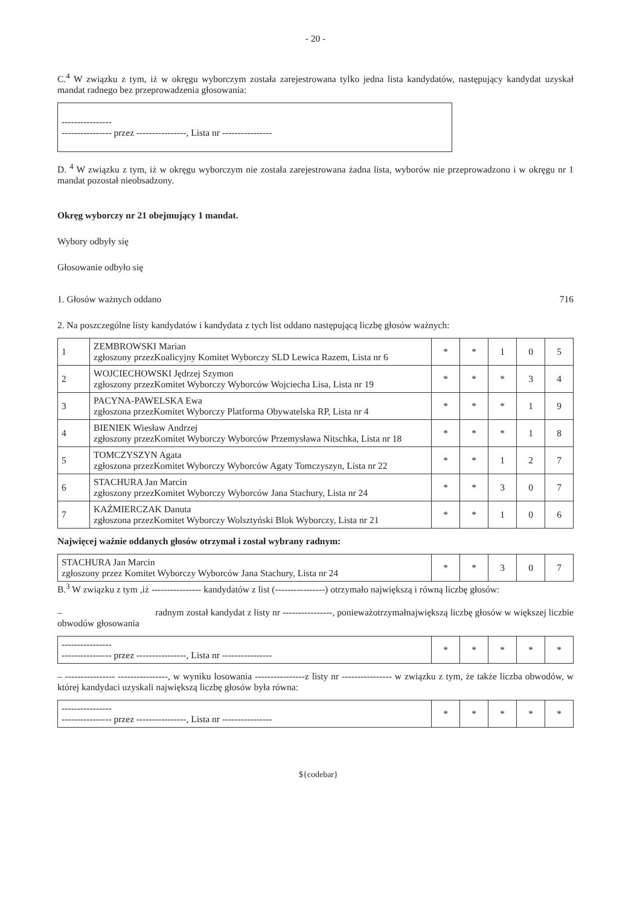- 20 -
C.<sup>4</sup> W związku z tym, iż w okręgu wyborczym została zarejestrowana tylko jedna lista kandydatów, następujący kandydat uzyskał mandat radnego bez przeprowadzenia głosowania:
----------------
---------------- przez ----------------, Lista nr ----------------
D. <sup>4</sup> W związku z tym, iż w okręgu wyborczym nie została zarejestrowana żadna lista, wyborów nie przeprowadzono i w okręgu nr 1 mandat pozostał nieobsadzony.
Okręg wyborczy nr 21 obejmujący 1 mandat.
Wybory odbyły się
Głosowanie odbyło się
1. Głosów ważnych oddano 716
2. Na poszczególne listy kandydatów i kandydata z tych list oddano następującą liczbę głosów ważnych:
| 1 | ZEMBROWSKI Marian zgłoszony przezKoalicyjny Komitet Wyborczy SLD Lewica Razem, Lista nr 6 | * | * | 1 | 0 | 5 |
| 2 | WOJCIECHOWSKI Jędrzej Szymon zgłoszony przezKomitet Wyborczy Wyborców Wojciecha Lisa, Lista nr 19 | * | * | * | 3 | 4 |
| 3 | PACYNA-PAWELSKA Ewa zgłoszona przezKomitet Wyborczy Platforma Obywatelska RP, Lista nr 4 | * | * | * | 1 | 9 |
| 4 | BIENIEK Wiesław Andrzej zgłoszony przezKomitet Wyborczy Wyborców Przemysława Nitschka, Lista nr 18 | * | * | * | 1 | 8 |
| 5 | TOMCZYSZYN Agata zgłoszona przezKomitet Wyborczy Wyborców Agaty Tomczyszyn, Lista nr 22 | * | * | 1 | 2 | 7 |
| 6 | STACHURA Jan Marcin zgłoszony przezKomitet Wyborczy Wyborców Jana Stachury, Lista nr 24 | * | * | 3 | 0 | 7 |
| 7 | KAŹMIERCZAK Danuta zgłoszona przezKomitet Wyborczy Wolsztyński Blok Wyborczy, Lista nr 21 | * | * | 1 | 0 | 6 |
Najwięcej ważnie oddanych głosów otrzymał i został wybrany radnym:
| STACHURA Jan Marcin zgłoszony przez Komitet Wyborczy Wyborców Jana Stachury, Lista nr 24 | * | * | 3 | 0 | 7 |
B.<sup>3</sup> W związku z tym ,iż ---------------- kandydatów z list (----------------) otrzymało największą i równą liczbę głosów:
– radnym został kandydat z listy nr ----------------, ponieważotrzymałnajwiększą liczbę głosów w większej liczbie obwodów głosowania
| ---------------- ---------------- przez ----------------, Lista nr ---------------- | * | * | * | * | * |
– ---------------- ----------------, w wyniku losowania ----------------z listy nr ---------------- w związku z tym, że także liczba obwodów, w której kandydaci uzyskali największą liczbę głosów była równa:
| ---------------- ---------------- przez ----------------, Lista nr ---------------- | * | * | * | * | * |
${codebar}